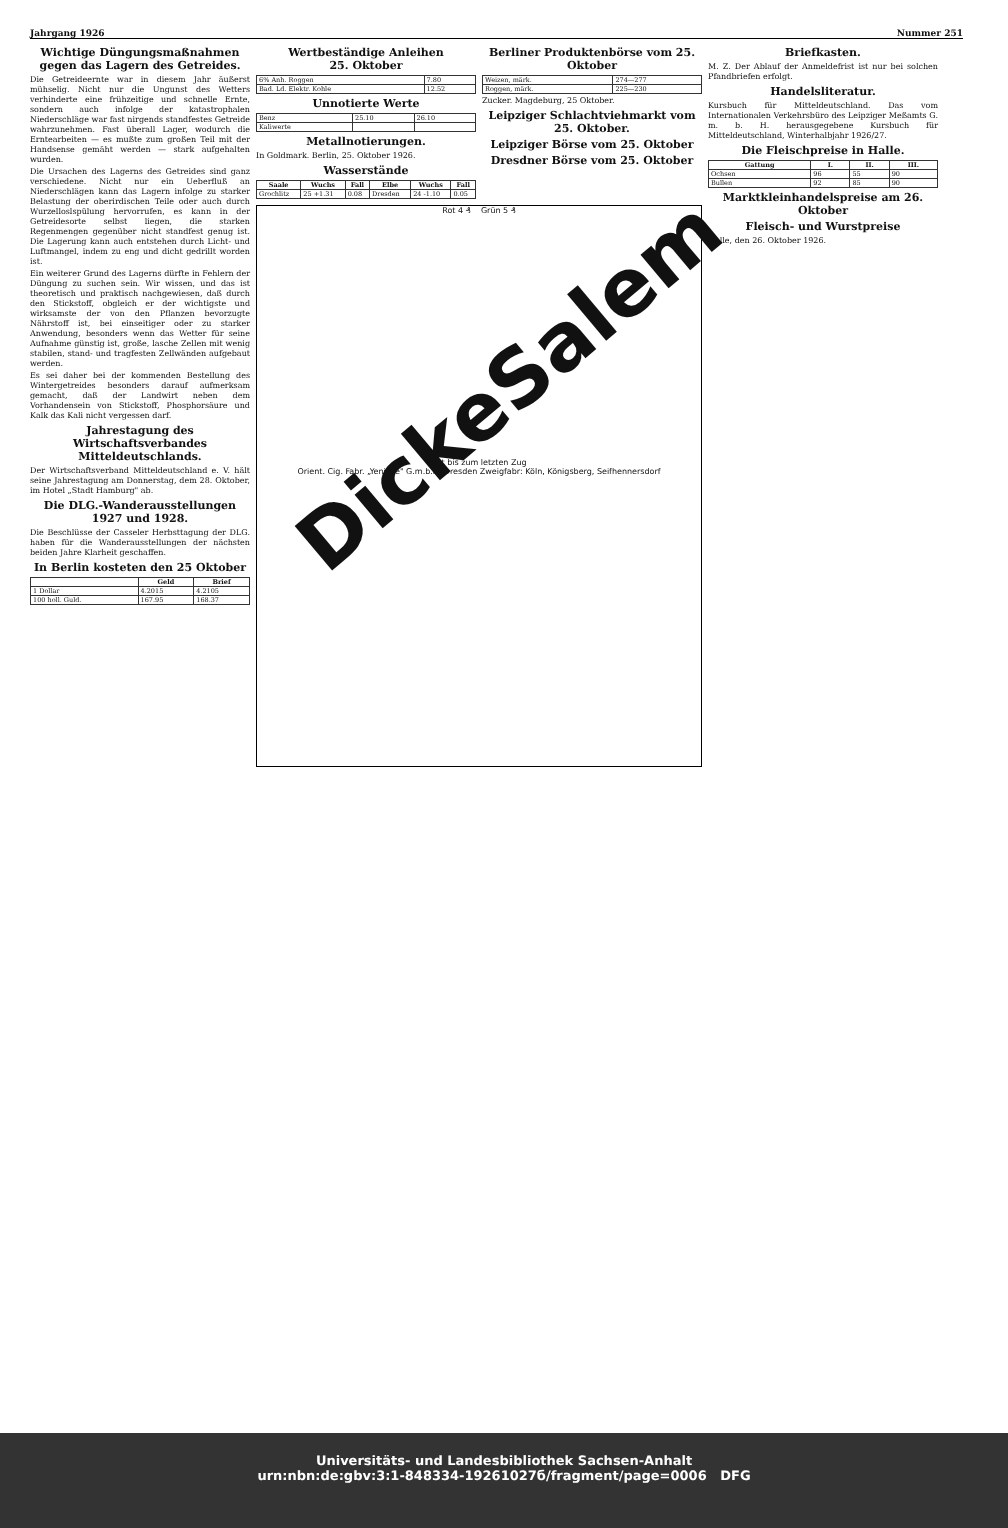Jahrgang 1926 Nummer 251
Wichtige Düngungsmaßnahmen gegen das Lagern des Getreides.
Die Getreideernte war in diesem Jahr äußerst mühselig. Nicht nur die Ungunst des Wetters verhinderte eine frühzeitige und schnelle Ernte, sondern auch infolge der katastrophalen Niederschläge war fast nirgends standfestes Getreide wahrzunehmen. Fast überall Lager, wodurch die Erntearbeiten — es mußte zum großen Teil mit der Handsense gemäht werden — stark aufgehalten wurden.
Die Ursachen des Lagerns des Getreides sind ganz verschiedene. Nicht nur ein Ueberfluß an Niederschlägen kann das Lagern infolge zu starker Belastung der oberirdischen Teile oder auch durch Wurzelloslspülung hervorrufen, es kann in der Getreidesorte selbst liegen, die starken Regenmengen gegenüber nicht standfest genug ist. Die Lagerung kann auch entstehen durch Licht- und Luftmangel, indem zu eng und dicht gedrillt worden ist.
Ein weiterer Grund des Lagerns dürfte in Fehlern der Düngung zu suchen sein. Wir wissen, und das ist theoretisch und praktisch nachgewiesen, daß durch den Stickstoff, obgleich er der wichtigste und wirksamste der von den Pflanzen bevorzugte Nährstoff ist, bei einseitiger oder zu starker Anwendung, besonders wenn das Wetter für seine Aufnahme günstig ist, große, lasche Zellen mit wenig stabilen, stand- und tragfesten Zellwänden aufgebaut werden.
Es sei daher bei der kommenden Bestellung des Wintergetreides besonders darauf aufmerksam gemacht, daß der Landwirt neben dem Vorhandensein von Stickstoff, Phosphorsäure und Kalk das Kali nicht vergessen darf.
Jahrestagung des Wirtschaftsverbandes Mitteldeutschlands.
Der Wirtschaftsverband Mitteldeutschland e. V. hält seine Jahrestagung am Donnerstag, dem 28. Oktober, im Hotel „Stadt Hamburg" ab.
Die DLG.-Wanderausstellungen 1927 und 1928.
Die Beschlüsse der Casseler Herbsttagung der DLG. haben für die Wanderausstellungen der nächsten beiden Jahre Klarheit geschaffen.
In Berlin kosteten den 25 Oktober
| | Geld | Brief |
| --- | --- | --- |
| 1 Dollar | 4.2015 | 4.2105 |
| 100 holl. Guld. | 167.95 | 168.37 |
Wertbeständige Anleihen
25. Oktober
| 6% Anh. Roggen | 7.80 |
| Bad. Ld. Elektr. Kohle | 12.52 |
Unnotierte Werte
| Benz | 25.10 | 26.10 |
| Kaliwerte | | |
Metallnotierungen.
In Goldmark. Berlin, 25. Oktober 1926.
Wasserstände
| Saale | Wuchs | Fall | Elbe | Wuchs | Fall |
| --- | --- | --- | --- | --- | --- |
| Grochlitz | 25 +1.31 | 0.08 | Dresden | 24 -1.10 | 0.05 |
Berliner Produktenbörse vom 25. Oktober
| Weizen, märk. | 274—277 |
| Roggen, märk. | 225—230 |
Zucker. Magdeburg, 25 Oktober.
Leipziger Schlachtviehmarkt vom 25. Oktober.
Leipziger Börse vom 25. Oktober
Dresdner Börse vom 25. Oktober
Rot 4 ₰ Grün 5 ₰
DickeSalem
gut bis zum letzten Zug
Orient. Cig. Fabr. „Yenidze" G.m.b.H. Dresden Zweigfabr: Köln, Königsberg, Seifhennersdorf
Briefkasten.
M. Z. Der Ablauf der Anmeldefrist ist nur bei solchen Pfandbriefen erfolgt.
Handelsliteratur.
Kursbuch für Mitteldeutschland. Das vom Internationalen Verkehrsbüro des Leipziger Meßamts G. m. b. H. herausgegebene Kursbuch für Mitteldeutschland, Winterhalbjahr 1926/27.
Die Fleischpreise in Halle.
| Gattung | I. | II. | III. |
| --- | --- | --- | --- |
| Ochsen | 96 | 55 | 90 |
| Bullen | 92 | 85 | 90 |
Marktkleinhandelspreise am 26. Oktober
Fleisch- und Wurstpreise
Halle, den 26. Oktober 1926.
Universitäts- und Landesbibliothek Sachsen-Anhalt
urn:nbn:de:gbv:3:1-848334-19261027б/fragment/page=0006 DFG